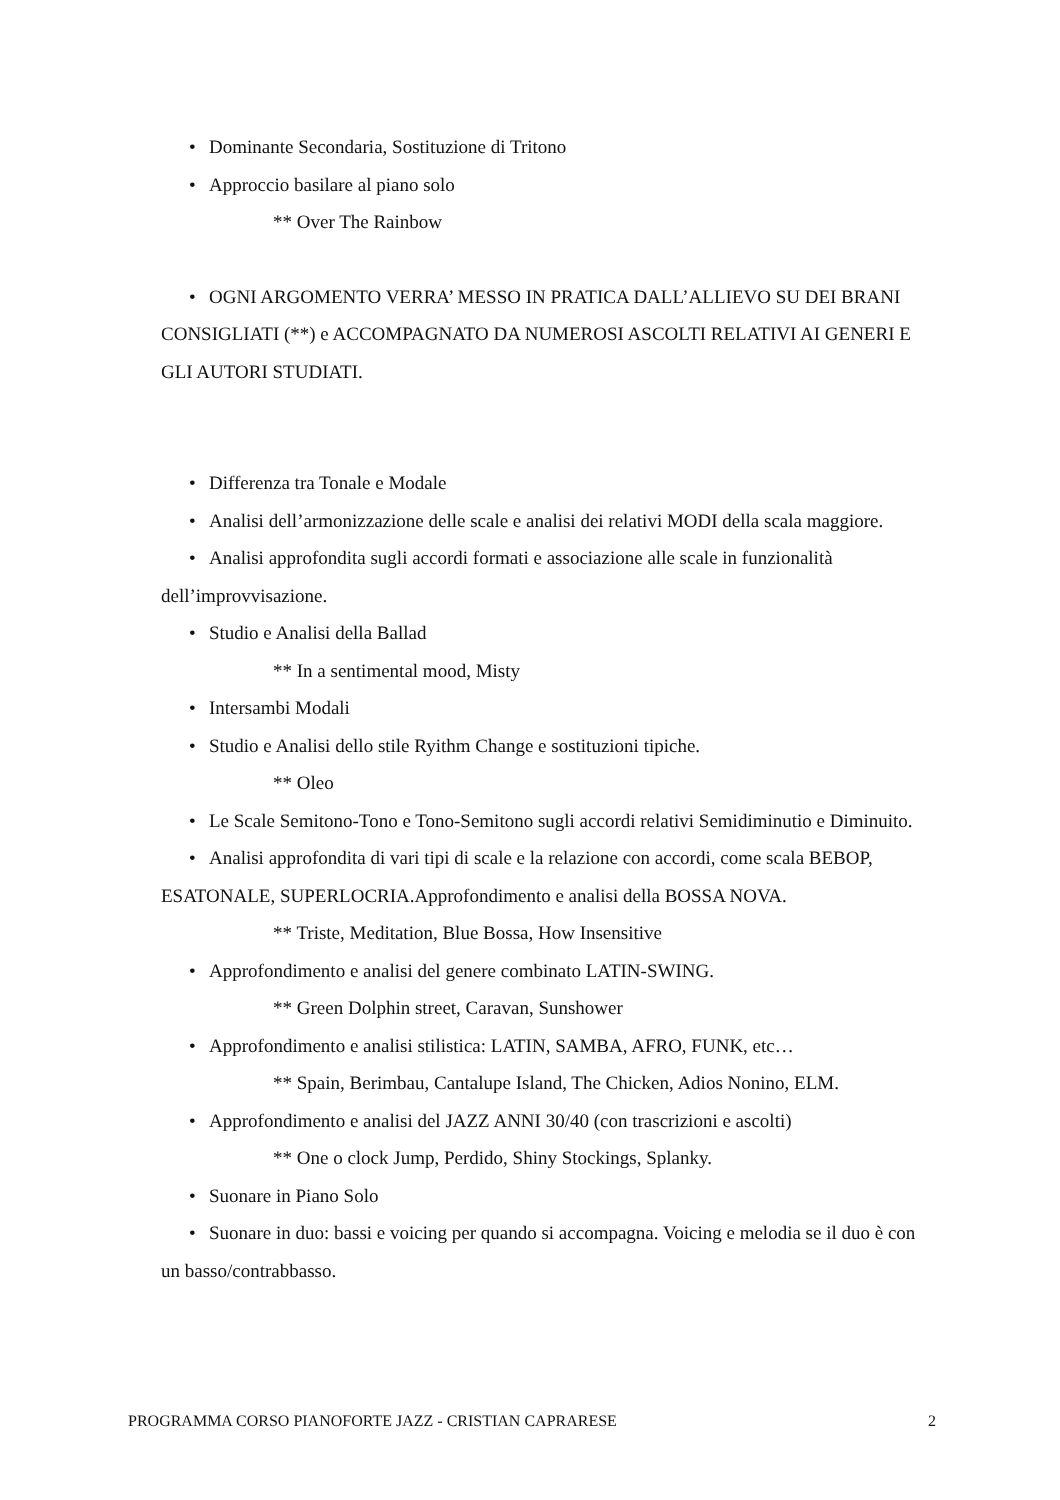• Dominante Secondaria, Sostituzione di Tritono
• Approccio basilare al piano solo
** Over The Rainbow
• OGNI ARGOMENTO VERRA’ MESSO IN PRATICA DALL’ALLIEVO SU DEI BRANI CONSIGLIATI (**) e ACCOMPAGNATO DA NUMEROSI ASCOLTI RELATIVI AI GENERI E GLI AUTORI STUDIATI.
• Differenza tra Tonale e Modale
• Analisi dell’armonizzazione delle scale e analisi dei relativi MODI della scala maggiore.
• Analisi approfondita sugli accordi formati e associazione alle scale in funzionalità dell’improvvisazione.
• Studio e Analisi della Ballad
** In a sentimental mood, Misty
• Intersambi Modali
• Studio e Analisi dello stile Ryithm Change e sostituzioni tipiche.
** Oleo
• Le Scale Semitono-Tono e Tono-Semitono sugli accordi relativi Semidiminutio e Diminuito.
• Analisi approfondita di vari tipi di scale e la relazione con accordi, come scala BEBOP, ESATONALE, SUPERLOCRIA.Approfondimento e analisi della BOSSA NOVA.
** Triste, Meditation, Blue Bossa, How Insensitive
• Approfondimento e analisi del genere combinato LATIN-SWING.
** Green Dolphin street, Caravan, Sunshower
• Approfondimento e analisi stilistica: LATIN, SAMBA, AFRO, FUNK, etc…
** Spain, Berimbau, Cantalupe Island, The Chicken, Adios Nonino, ELM.
• Approfondimento e analisi del JAZZ ANNI 30/40 (con trascrizioni e ascolti)
** One o clock Jump, Perdido, Shiny Stockings, Splanky.
• Suonare in Piano Solo
• Suonare in duo: bassi e voicing per quando si accompagna. Voicing e melodia se il duo è con un basso/contrabbasso.
PROGRAMMA CORSO PIANOFORTE JAZZ - CRISTIAN CAPRARESE 2